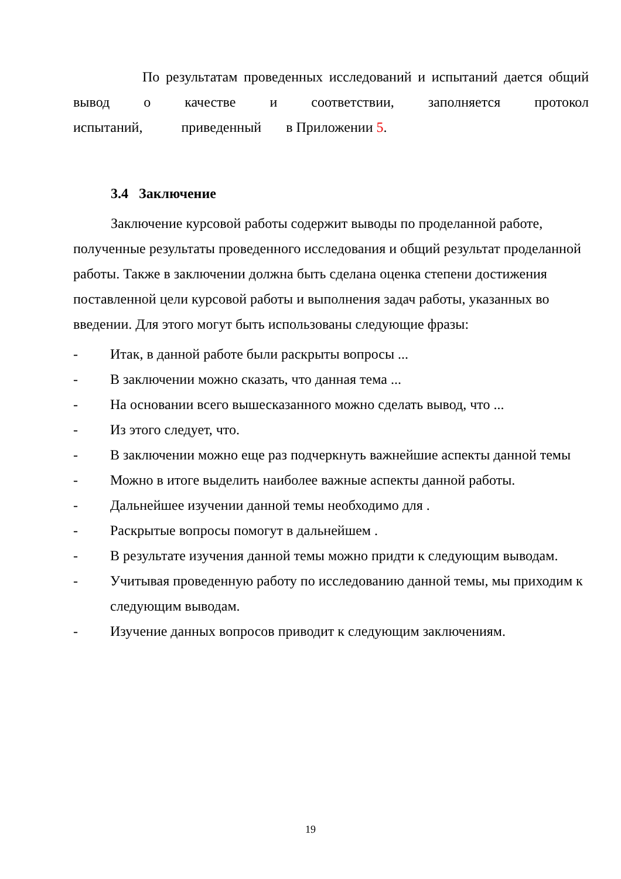По результатам проведенных исследований и испытаний дается общий
вывод о качестве и соответствии, заполняется протокол
испытаний, приведенный в Приложении 5.
3.4 Заключение
Заключение курсовой работы содержит выводы по проделанной работе, полученные результаты проведенного исследования и общий результат проделанной работы. Также в заключении должна быть сделана оценка степени достижения поставленной цели курсовой работы и выполнения задач работы, указанных во введении. Для этого могут быть использованы следующие фразы:
- Итак, в данной работе были раскрыты вопросы ...
- В заключении можно сказать, что данная тема ...
- На основании всего вышесказанного можно сделать вывод, что ...
- Из этого следует, что.
- В заключении можно еще раз подчеркнуть важнейшие аспекты данной темы
- Можно в итоге выделить наиболее важные аспекты данной работы.
- Дальнейшее изучении данной темы необходимо для .
- Раскрытые вопросы помогут в дальнейшем .
- В результате изучения данной темы можно придти к следующим выводам.
- Учитывая проведенную работу по исследованию данной темы, мы приходим к следующим выводам.
- Изучение данных вопросов приводит к следующим заключениям.
19